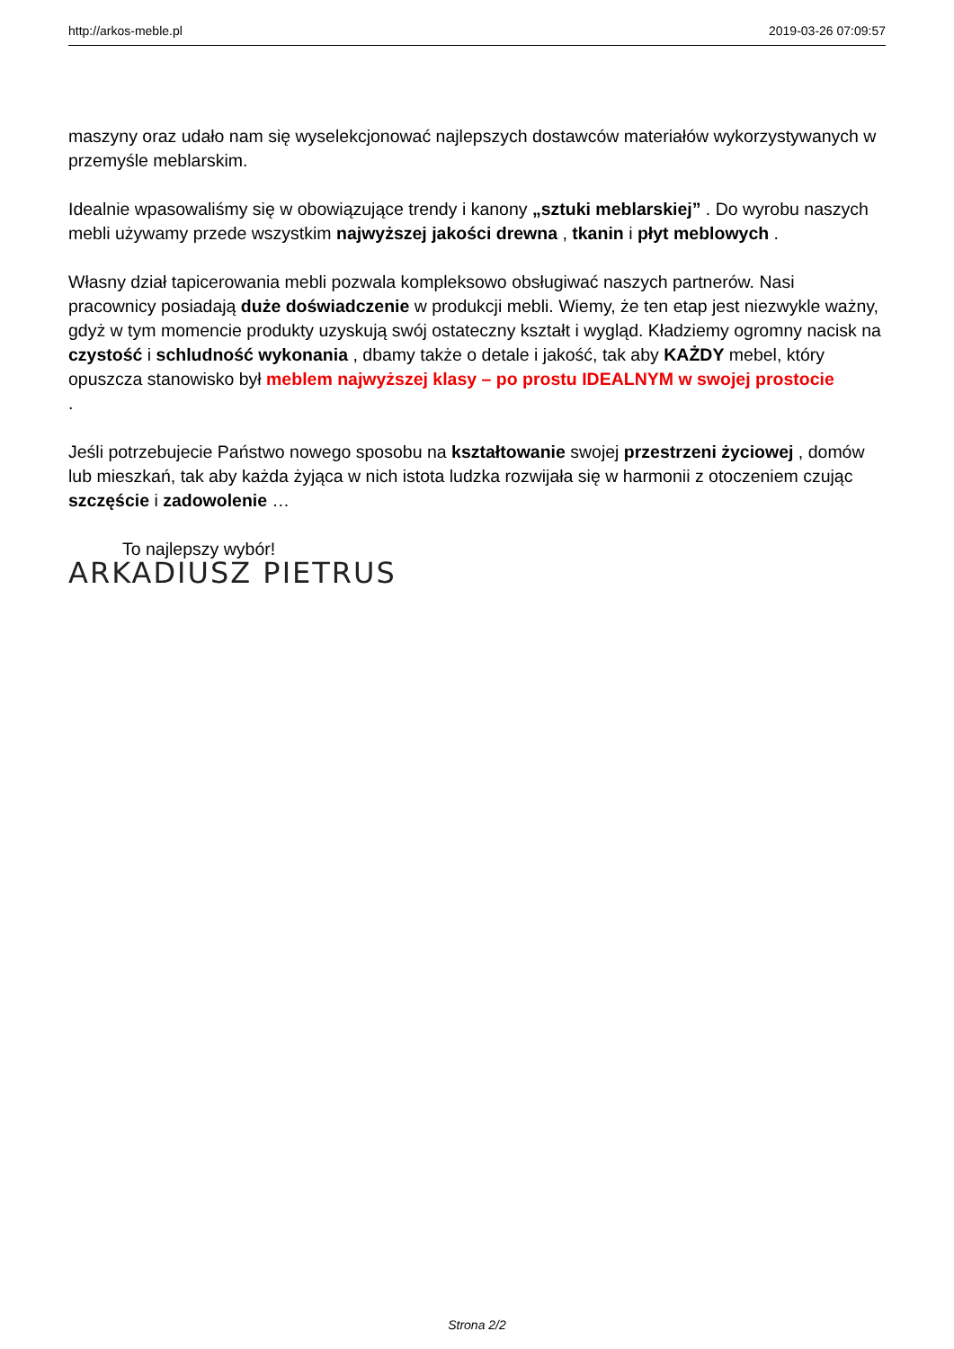http://arkos-meble.pl 2019-03-26 07:09:57
maszyny oraz udało nam się wyselekcjonować najlepszych dostawców materiałów wykorzystywanych w przemyśle meblarskim.
Idealnie wpasowaliśmy się w obowiązujące trendy i kanony „sztuki meblarskiej” . Do wyrobu naszych mebli używamy przede wszystkim najwyższej jakości drewna , tkanin i płyt meblowych .
Własny dział tapicerowania mebli pozwala kompleksowo obsługiwać naszych partnerów. Nasi pracownicy posiadają duże doświadczenie w produkcji mebli. Wiemy, że ten etap jest niezwykle ważny, gdyż w tym momencie produkty uzyskują swój ostateczny kształt i wygląd. Kładziemy ogromny nacisk na czystość i schludność wykonania , dbamy także o detale i jakość, tak aby KAŻDY mebel, który opuszcza stanowisko był meblem najwyższej klasy – po prostu IDEALNYM w swojej prostocie
.
Jeśli potrzebujecie Państwo nowego sposobu na kształtowanie swojej przestrzeni życiowej , domów lub mieszkań, tak aby każda żyjąca w nich istota ludzka rozwijała się w harmonii z otoczeniem czując szczęście i zadowolenie …
To najlepszy wybór!
ARKADIUSZ PIETRUS
Strona 2/2